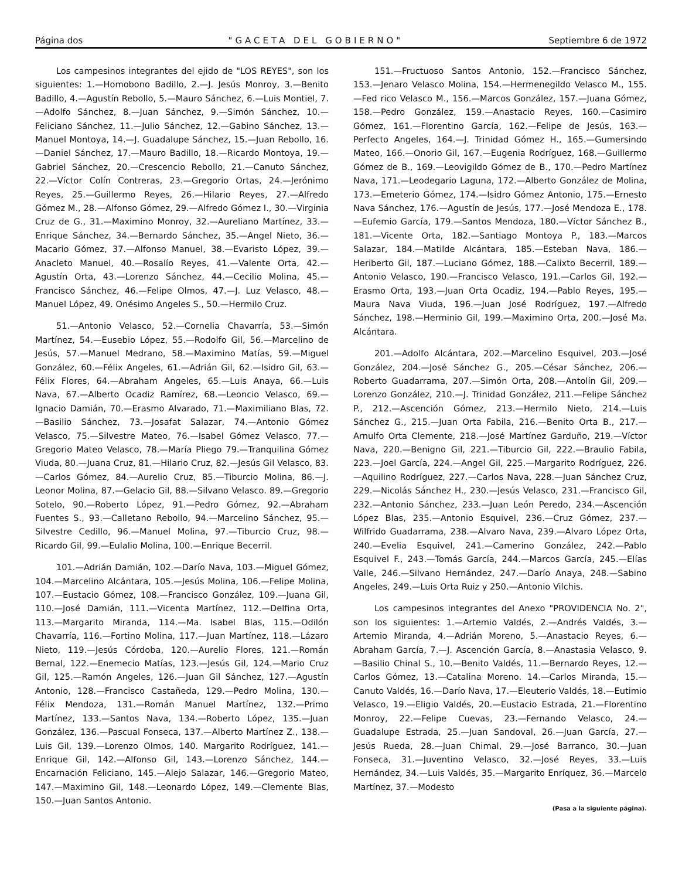Página dos "GACETA DEL GOBIERNO" Septiembre 6 de 1972
Los campesinos integrantes del ejido de "LOS REYES", son los siguientes: 1.—Homobono Badillo, 2.—J. Jesús Monroy, 3.—Benito Badillo, 4.—Agustín Rebollo, 5.—Mauro Sánchez, 6.—Luis Montiel, 7.—Adolfo Sánchez, 8.—Juan Sánchez, 9.—Simón Sánchez, 10.—Feliciano Sánchez, 11.—Julio Sánchez, 12.—Gabino Sánchez, 13.—Manuel Montoya, 14.—J. Guadalupe Sánchez, 15.—Juan Rebollo, 16.—Daniel Sánchez, 17.—Mauro Badillo, 18.—Ricardo Montoya, 19.—Gabriel Sánchez, 20.—Crescencio Rebollo, 21.—Canuto Sánchez, 22.—Víctor Colín Contreras, 23.—Gregorio Ortas, 24.—Jerónimo Reyes, 25.—Guillermo Reyes, 26.—Hilario Reyes, 27.—Alfredo Gómez M., 28.—Alfonso Gómez, 29.—Alfredo Gómez I., 30.—Virginia Cruz de G., 31.—Maximino Monroy, 32.—Aureliano Martínez, 33.—Enrique Sánchez, 34.—Bernardo Sánchez, 35.—Angel Nieto, 36.—Macario Gómez, 37.—Alfonso Manuel, 38.—Evaristo López, 39.—Anacleto Manuel, 40.—Rosalío Reyes, 41.—Valente Orta, 42.—Agustín Orta, 43.—Lorenzo Sánchez, 44.—Cecilio Molina, 45.—Francisco Sánchez, 46.—Felipe Olmos, 47.—J. Luz Velasco, 48.—Manuel López, 49. Onésimo Angeles S., 50.—Hermilo Cruz.
51.—Antonio Velasco, 52.—Cornelia Chavarría, 53.—Simón Martínez, 54.—Eusebio López, 55.—Rodolfo Gil, 56.—Marcelino de Jesús, 57.—Manuel Medrano, 58.—Maximino Matías, 59.—Miguel González, 60.—Félix Angeles, 61.—Adrián Gil, 62.—Isidro Gil, 63.—Félix Flores, 64.—Abraham Angeles, 65.—Luis Anaya, 66.—Luis Nava, 67.—Alberto Ocadiz Ramírez, 68.—Leoncio Velasco, 69.—Ignacio Damián, 70.—Erasmo Alvarado, 71.—Maximiliano Blas, 72.—Basilio Sánchez, 73.—Josafat Salazar, 74.—Antonio Gómez Velasco, 75.—Silvestre Mateo, 76.—Isabel Gómez Velasco, 77.—Gregorio Mateo Velasco, 78.—María Pliego 79.—Tranquilina Gómez Viuda, 80.—Juana Cruz, 81.—Hilario Cruz, 82.—Jesús Gil Velasco, 83.—Carlos Gómez, 84.—Aurelio Cruz, 85.—Tiburcio Molina, 86.—J. Leonor Molina, 87.—Gelacio Gil, 88.—Silvano Velasco. 89.—Gregorio Sotelo, 90.—Roberto López, 91.—Pedro Gómez, 92.—Abraham Fuentes S., 93.—Calletano Rebollo, 94.—Marcelino Sánchez, 95.—Silvestre Cedillo, 96.—Manuel Molina, 97.—Tiburcio Cruz, 98.—Ricardo Gil, 99.—Eulalio Molina, 100.—Enrique Becerril.
101.—Adrián Damián, 102.—Darío Nava, 103.—Miguel Gómez, 104.—Marcelino Alcántara, 105.—Jesús Molina, 106.—Felipe Molina, 107.—Eustacio Gómez, 108.—Francisco González, 109.—Juana Gil, 110.—José Damián, 111.—Vicenta Martínez, 112.—Delfina Orta, 113.—Margarito Miranda, 114.—Ma. Isabel Blas, 115.—Odilón Chavarría, 116.—Fortino Molina, 117.—Juan Martínez, 118.—Lázaro Nieto, 119.—Jesús Córdoba, 120.—Aurelio Flores, 121.—Román Bernal, 122.—Enemecio Matías, 123.—Jesús Gil, 124.—Mario Cruz Gil, 125.—Ramón Angeles, 126.—Juan Gil Sánchez, 127.—Agustín Antonio, 128.—Francisco Castañeda, 129.—Pedro Molina, 130.—Félix Mendoza, 131.—Román Manuel Martínez, 132.—Primo Martínez, 133.—Santos Nava, 134.—Roberto López, 135.—Juan González, 136.—Pascual Fonseca, 137.—Alberto Martínez Z., 138.—Luis Gil, 139.—Lorenzo Olmos, 140. Margarito Rodríguez, 141.—Enrique Gil, 142.—Alfonso Gil, 143.—Lorenzo Sánchez, 144.—Encarnación Feliciano, 145.—Alejo Salazar, 146.—Gregorio Mateo, 147.—Maximino Gil, 148.—Leonardo López, 149.—Clemente Blas, 150.—Juan Santos Antonio.
151.—Fructuoso Santos Antonio, 152.—Francisco Sánchez, 153.—Jenaro Velasco Molina, 154.—Hermenegildo Velasco M., 155.—Fed rico Velasco M., 156.—Marcos González, 157.—Juana Gómez, 158.—Pedro González, 159.—Anastacio Reyes, 160.—Casimiro Gómez, 161.—Florentino García, 162.—Felipe de Jesús, 163.—Perfecto Angeles, 164.—J. Trinidad Gómez H., 165.—Gumersindo Mateo, 166.—Onorio Gil, 167.—Eugenia Rodríguez, 168.—Guillermo Gómez de B., 169.—Leovigildo Gómez de B., 170.—Pedro Martínez Nava, 171.—Leodegario Laguna, 172.—Alberto González de Molina, 173.—Emeterio Gómez, 174.—Isidro Gómez Antonio, 175.—Ernesto Nava Sánchez, 176.—Agustín de Jesús, 177.—José Mendoza E., 178.—Eufemio García, 179.—Santos Mendoza, 180.—Víctor Sánchez B., 181.—Vicente Orta, 182.—Santiago Montoya P., 183.—Marcos Salazar, 184.—Matilde Alcántara, 185.—Esteban Nava, 186.—Heriberto Gil, 187.—Luciano Gómez, 188.—Calixto Becerril, 189.—Antonio Velasco, 190.—Francisco Velasco, 191.—Carlos Gil, 192.—Erasmo Orta, 193.—Juan Orta Ocadiz, 194.—Pablo Reyes, 195.—Maura Nava Viuda, 196.—Juan José Rodríguez, 197.—Alfredo Sánchez, 198.—Herminio Gil, 199.—Maximino Orta, 200.—José Ma. Alcántara.
201.—Adolfo Alcántara, 202.—Marcelino Esquivel, 203.—José González, 204.—José Sánchez G., 205.—César Sánchez, 206.—Roberto Guadarrama, 207.—Simón Orta, 208.—Antolín Gil, 209.—Lorenzo González, 210.—J. Trinidad González, 211.—Felipe Sánchez P., 212.—Ascención Gómez, 213.—Hermilo Nieto, 214.—Luis Sánchez G., 215.—Juan Orta Fabila, 216.—Benito Orta B., 217.—Arnulfo Orta Clemente, 218.—José Martínez Garduño, 219.—Víctor Nava, 220.—Benigno Gil, 221.—Tiburcio Gil, 222.—Braulio Fabila, 223.—Joel García, 224.—Angel Gil, 225.—Margarito Rodríguez, 226.—Aquilino Rodríguez, 227.—Carlos Nava, 228.—Juan Sánchez Cruz, 229.—Nicolás Sánchez H., 230.—Jesús Velasco, 231.—Francisco Gil, 232.—Antonio Sánchez, 233.—Juan León Peredo, 234.—Ascención López Blas, 235.—Antonio Esquivel, 236.—Cruz Gómez, 237.—Wilfrido Guadarrama, 238.—Alvaro Nava, 239.—Alvaro López Orta, 240.—Evelia Esquivel, 241.—Camerino González, 242.—Pablo Esquivel F., 243.—Tomás García, 244.—Marcos García, 245.—Elías Valle, 246.—Silvano Hernández, 247.—Darío Anaya, 248.—Sabino Angeles, 249.—Luis Orta Ruiz y 250.—Antonio Vilchis.
Los campesinos integrantes del Anexo "PROVIDENCIA No. 2", son los siguientes: 1.—Artemio Valdés, 2.—Andrés Valdés, 3.—Artemio Miranda, 4.—Adrián Moreno, 5.—Anastacio Reyes, 6.—Abraham García, 7.—J. Ascención García, 8.—Anastasia Velasco, 9.—Basilio Chinal S., 10.—Benito Valdés, 11.—Bernardo Reyes, 12.—Carlos Gómez, 13.—Catalina Moreno. 14.—Carlos Miranda, 15.—Canuto Valdés, 16.—Darío Nava, 17.—Eleuterio Valdés, 18.—Eutimio Velasco, 19.—Eligio Valdés, 20.—Eustacio Estrada, 21.—Florentino Monroy, 22.—Felipe Cuevas, 23.—Fernando Velasco, 24.—Guadalupe Estrada, 25.—Juan Sandoval, 26.—Juan García, 27.—Jesús Rueda, 28.—Juan Chimal, 29.—José Barranco, 30.—Juan Fonseca, 31.—Juventino Velasco, 32.—José Reyes, 33.—Luis Hernández, 34.—Luis Valdés, 35.—Margarito Enríquez, 36.—Marcelo Martínez, 37.—Modesto
(Pasa a la siguiente página).